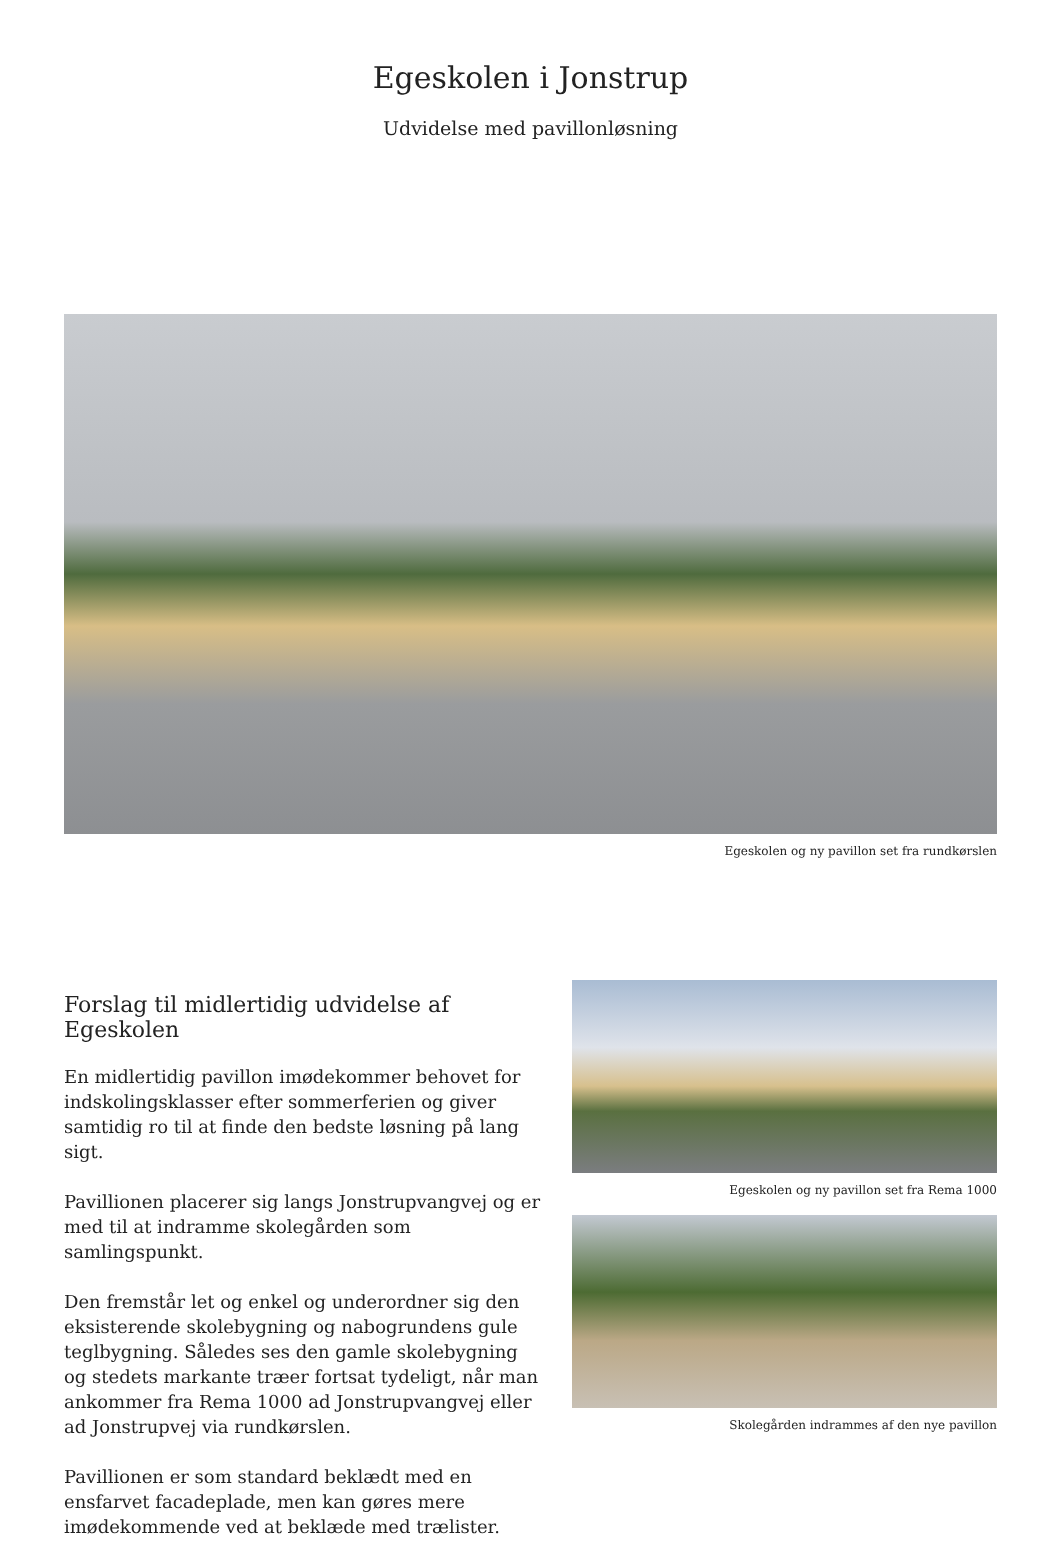Egeskolen i Jonstrup
Udvidelse med pavillonløsning
Egeskolen og ny pavillon set fra rundkørslen
Forslag til midlertidig udvidelse af Egeskolen
En midlertidig pavillon imødekommer behovet for indskolingsklasser efter sommerferien og giver samtidig ro til at finde den bedste løsning på lang sigt.
Pavillionen placerer sig langs Jonstrupvangvej og er med til at indramme skolegården som samlingspunkt.
Den fremstår let og enkel og underordner sig den eksisterende skolebygning og nabogrundens gule teglbygning. Således ses den gamle skolebygning og stedets markante træer fortsat tydeligt, når man ankommer fra Rema 1000 ad Jonstrupvangvej eller ad Jonstrupvej via rundkørslen.
Pavillionen er som standard beklædt med en ensfarvet facadeplade, men kan gøres mere imødekommende ved at beklæde med trælister.
Egeskolen og ny pavillon set fra Rema 1000
Skolegården indrammes af den nye pavillon